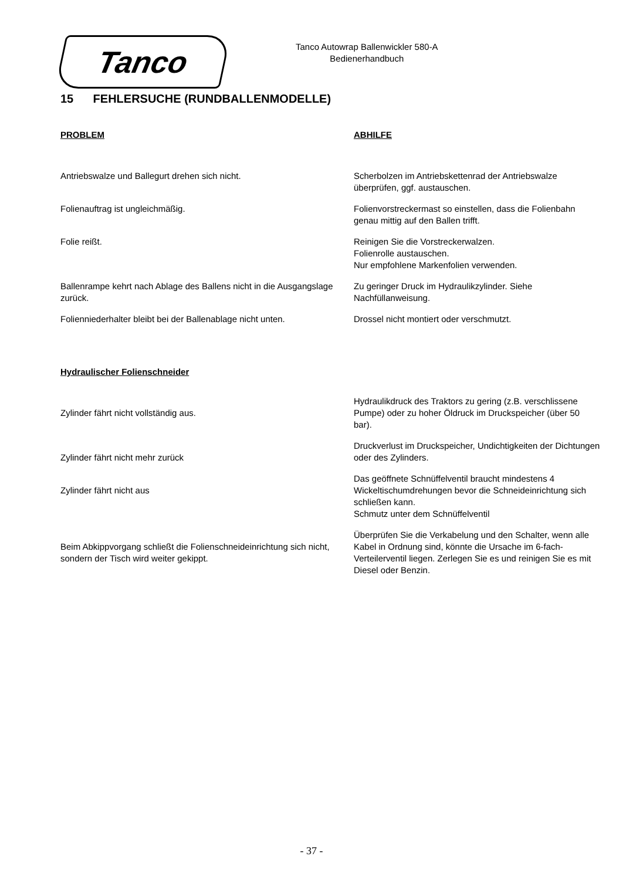Tanco
Tanco Autowrap Ballenwickler 580-A
Bedienerhandbuch
15 FEHLERSUCHE (RUNDBALLENMODELLE)
| PROBLEM | ABHILFE |
| --- | --- |
| Antriebswalze und Ballegurt drehen sich nicht. | Scherbolzen im Antriebskettenrad der Antriebswalze überprüfen, ggf. austauschen. |
| Folienauftrag ist ungleichmäßig. | Folienvorstreckermast so einstellen, dass die Folienbahn genau mittig auf den Ballen trifft. |
| Folie reißt. | Reinigen Sie die Vorstreckerwalzen. Folienrolle austauschen. Nur empfohlene Markenfolien verwenden. |
| Ballenrampe kehrt nach Ablage des Ballens nicht in die Ausgangslage zurück. | Zu geringer Druck im Hydraulikzylinder. Siehe Nachfüllanweisung. |
| Folienniederhalter bleibt bei der Ballenablage nicht unten. | Drossel nicht montiert oder verschmutzt. |
| Hydraulischer Folienschneider | |
| Zylinder fährt nicht vollständig aus. | Hydraulikdruck des Traktors zu gering (z.B. verschlissene Pumpe) oder zu hoher Öldruck im Druckspeicher (über 50 bar). |
| Zylinder fährt nicht mehr zurück | Druckverlust im Druckspeicher, Undichtigkeiten der Dichtungen oder des Zylinders. |
| Zylinder fährt nicht aus | Das geöffnete Schnüffelventil braucht mindestens 4 Wickeltischumdrehungen bevor die Schneideinrichtung sich schließen kann. Schmutz unter dem Schnüffelventil |
| Beim Abkippvorgang schließt die Folienschneideinrichtung sich nicht, sondern der Tisch wird weiter gekippt. | Überprüfen Sie die Verkabelung und den Schalter, wenn alle Kabel in Ordnung sind, könnte die Ursache im 6-fach-Verteilerventil liegen. Zerlegen Sie es und reinigen Sie es mit Diesel oder Benzin. |
- 37 -